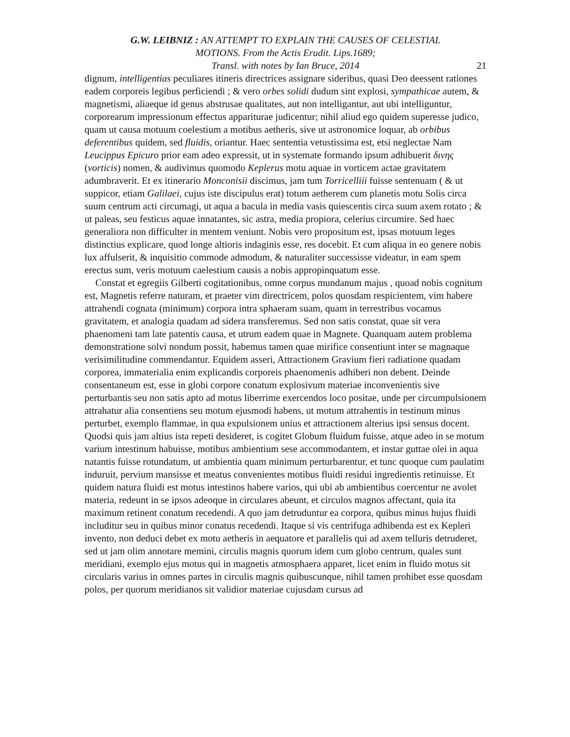G.W. LEIBNIZ : AN ATTEMPT TO EXPLAIN THE CAUSES OF CELESTIAL
MOTIONS. From the Actis Erudit. Lips.1689;
Transl. with notes by Ian Bruce, 2014
21
dignum, intelligentias peculiares itineris directrices assignare sideribus, quasi Deo deessent rationes eadem corporeis legibus perficiendi ; & vero orbes solidi dudum sint explosi, sympathicae autem, & magnetismi, aliaeque id genus abstrusae qualitates, aut non intelligantur, aut ubi intelliguntur, corporearum impressionum effectus appariturae judicentur; nihil aliud ego quidem superesse judico, quam ut causa motuum coelestium a motibus aetheris, sive ut astronomice loquar, ab orbibus deferentibus quidem, sed fluidis, oriantur. Haec sententia vetustissima est, etsi neglectae Nam Leucippus Epicuro prior eam adeo expressit, ut in systemate formando ipsum adhibuerit διvης (vorticis) nomen, & audivimus quomodo Keplerus motu aquae in vorticem actae gravitatem adumbraverit. Et ex itinerario Monconisii discimus, jam tum Torricelliii fuisse sentenuam ( & ut suppicor, etiam Galilaei, cujus iste discipulus erat) totum aetherem cum planetis motu Solis circa suum centrum acti circumagi, ut aqua a bacula in media vasis quiescentis circa suum axem rotato ; & ut paleas, seu festicus aquae innatantes, sic astra, media propiora, celerius circumire. Sed haec generaliora non difficulter in mentem veniunt. Nobis vero propositum est, ipsas motuum leges distinctius explicare, quod longe altioris indaginis esse, res docebit. Et cum aliqua in eo genere nobis lux affulserit, & inquisitio commode admodum, & naturaliter successisse videatur, in eam spem erectus sum, veris motuum caelestium causis a nobis appropinquatum esse.
Constat et egregiis Gilberti cogitationibus, omne corpus mundanum majus , quoad nobis cognitum est, Magnetis referre naturam, et praeter vim directricem, polos quosdam respicientem, vim habere attrahendi cognata (minimum) corpora intra sphaeram suam, quam in terrestribus vocamus gravitatem, et analogia quadam ad sidera transferemus. Sed non satis constat, quae sit vera phaenomeni tam late patentis causa, et utrum eadem quae in Magnete. Quanquam autem problema demonstratione solvi nondum possit, habemus tamen quae mirifice consentiunt inter se magnaque verisimilitudine commendantur. Equidem asseri, Attractionem Gravium fieri radiatione quadam corporea, immaterialia enim explicandis corporeis phaenomenis adhiberi non debent. Deinde consentaneum est, esse in globi corpore conatum explosivum materiae inconvenientis sive perturbantis seu non satis apto ad motus liberrime exercendos loco positae, unde per circumpulsionem attrahatur alia consentiens seu motum ejusmodi habens, ut motum attrahentis in testinum minus perturbet, exemplo flammae, in qua expulsionem unius et attractionem alterius ipsi sensus docent. Quodsi quis jam altius ista repeti desideret, is cogitet Globum fluidum fuisse, atque adeo in se motum varium intestinum habuisse, motibus ambientium sese accommodantem, et instar guttae olei in aqua natantis fuisse rotundatum, ut ambientia quam minimum perturbarentur, et tunc quoque cum paulatim induruit, pervium mansisse et meatus convenientes motibus fluidi residui ingredientis retinuisse. Et quidem natura fluidi est motus intestinos habere varios, qui ubi ab ambientibus coercentur ne avolet materia, redeunt in se ipsos adeoque in circulares abeunt, et circulos magnos affectant, quia ita maximum retinent conatum recedendi. A quo jam detruduntur ea corpora, quibus minus hujus fluidi includitur seu in quibus minor conatus recedendi. Itaque si vis centrifuga adhibenda est ex Kepleri invento, non deduci debet ex motu aetheris in aequatore et parallelis qui ad axem telluris detruderet, sed ut jam olim annotare memini, circulis magnis quorum idem cum globo centrum, quales sunt meridiani, exemplo ejus motus qui in magnetis atmosphaera apparet, licet enim in fluido motus sit circularis varius in omnes partes in circulis magnis quibuscunque, nihil tamen prohibet esse quosdam polos, per quorum meridianos sit validior materiae cujusdam cursus ad